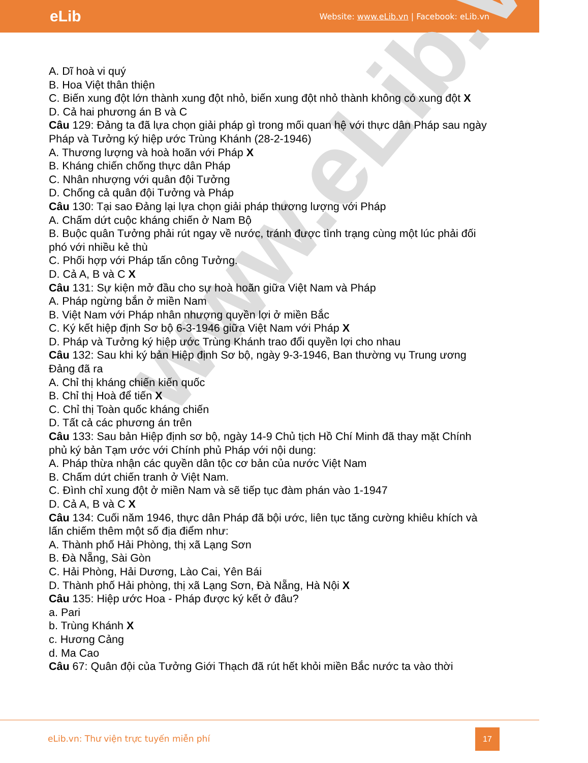eLib Website: www.eLib.vn | Facebook: eLib.vn
www.eLib.vn
A. Dĩ hoà vi quý
B. Hoa Việt thân thiện
C. Biến xung đột lớn thành xung đột nhỏ, biến xung đột nhỏ thành không có xung đột X
D. Cả hai phương án B và C
Câu 129: Đảng ta đã lựa chọn giải pháp gì trong mối quan hệ với thực dân Pháp sau ngày Pháp và Tưởng ký hiệp ước Trùng Khánh (28-2-1946)
A. Thương lượng và hoà hoãn với Pháp X
B. Kháng chiến chống thực dân Pháp
C. Nhân nhượng với quân đội Tưởng
D. Chống cả quân đội Tưởng và Pháp
Câu 130: Tại sao Đảng lại lựa chọn giải pháp thương lượng với Pháp
A. Chấm dứt cuộc kháng chiến ở Nam Bộ
B. Buộc quân Tưởng phải rút ngay về nước, tránh được tình trạng cùng một lúc phải đối phó với nhiều kẻ thù
C. Phối hợp với Pháp tấn công Tưởng.
D. Cả A, B và C X
Câu 131: Sự kiện mở đầu cho sự hoà hoãn giữa Việt Nam và Pháp
A. Pháp ngừng bắn ở miền Nam
B. Việt Nam với Pháp nhân nhượng quyền lợi ở miền Bắc
C. Ký kết hiệp định Sơ bộ 6-3-1946 giữa Việt Nam với Pháp X
D. Pháp và Tưởng ký hiệp ước Trùng Khánh trao đổi quyền lợi cho nhau
Câu 132: Sau khi ký bản Hiệp định Sơ bộ, ngày 9-3-1946, Ban thường vụ Trung ương Đảng đã ra
A. Chỉ thị kháng chiến kiến quốc
B. Chỉ thị Hoà để tiến X
C. Chỉ thị Toàn quốc kháng chiến
D. Tất cả các phương án trên
Câu 133: Sau bản Hiệp định sơ bộ, ngày 14-9 Chủ tịch Hồ Chí Minh đã thay mặt Chính phủ ký bản Tạm ước với Chính phủ Pháp với nội dung:
A. Pháp thừa nhận các quyền dân tộc cơ bản của nước Việt Nam
B. Chấm dứt chiến tranh ở Việt Nam.
C. Đình chỉ xung đột ở miền Nam và sẽ tiếp tục đàm phán vào 1-1947
D. Cả A, B và C X
Câu 134: Cuối năm 1946, thực dân Pháp đã bội ước, liên tục tăng cường khiêu khích và lấn chiếm thêm một số địa điểm như:
A. Thành phố Hải Phòng, thị xã Lạng Sơn
B. Đà Nẵng, Sài Gòn
C. Hải Phòng, Hải Dương, Lào Cai, Yên Bái
D. Thành phố Hải phòng, thị xã Lạng Sơn, Đà Nẵng, Hà Nội X
Câu 135: Hiệp ước Hoa - Pháp được ký kết ở đâu?
a. Pari
b. Trùng Khánh X
c. Hương Cảng
d. Ma Cao
Câu 67: Quân đội của Tưởng Giới Thạch đã rút hết khỏi miền Bắc nước ta vào thời
eLib.vn: Thư viện trực tuyến miễn phí
17